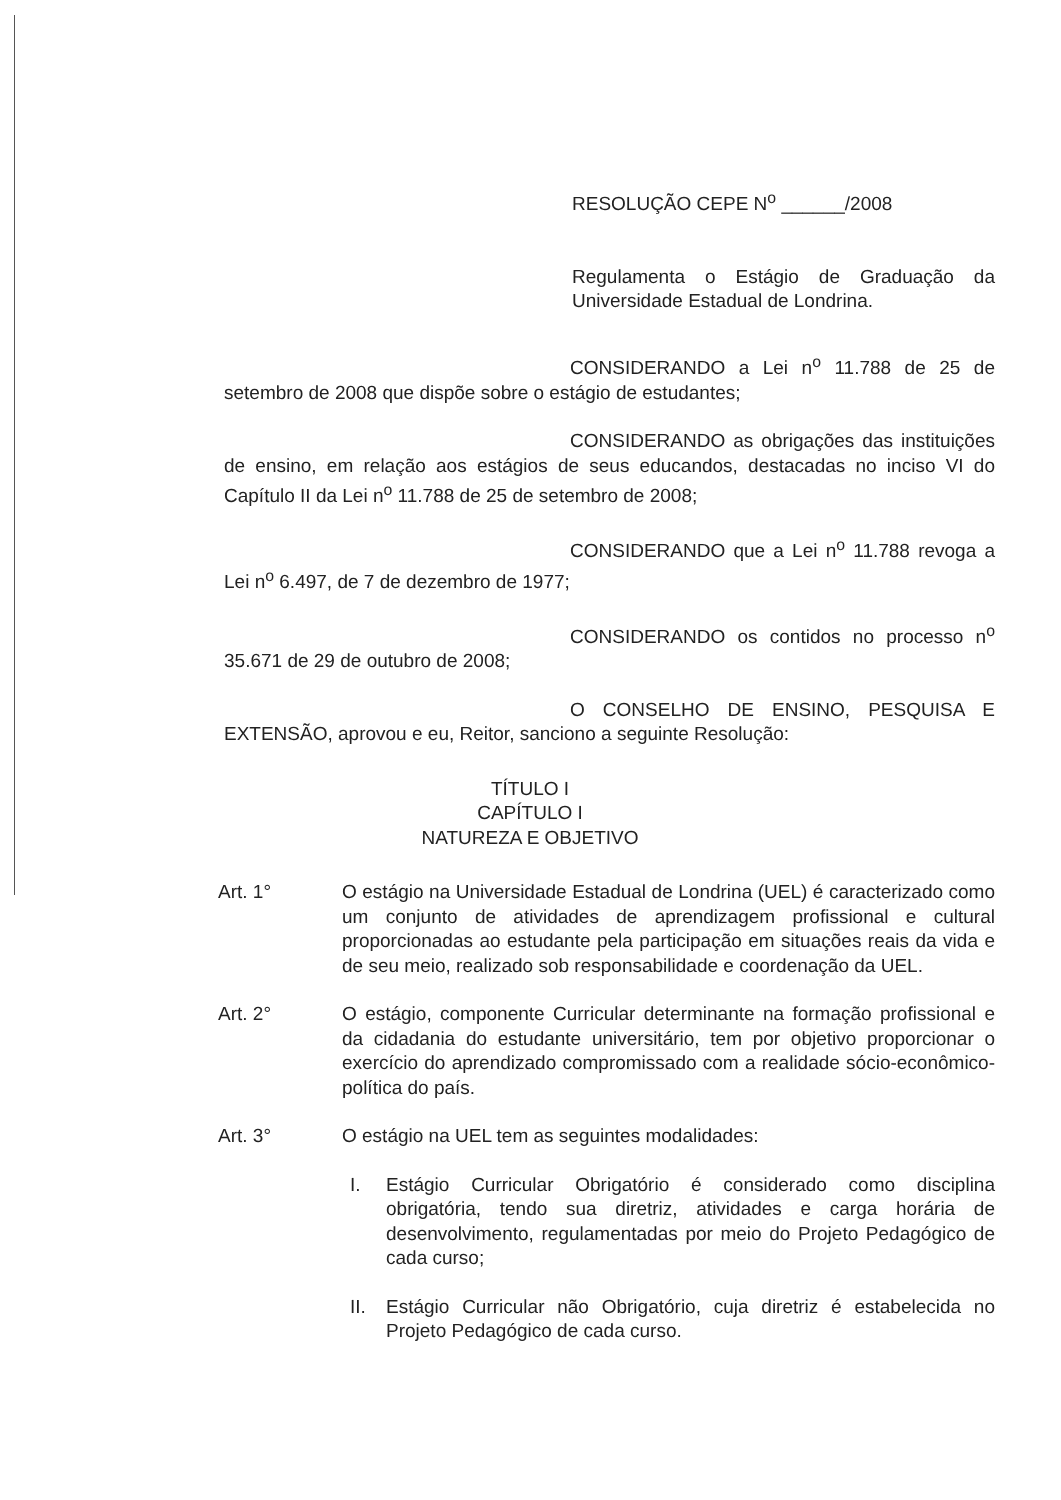RESOLUÇÃO CEPE N<sup>o</sup> ______/2008
Regulamenta o Estágio de Graduação da Universidade Estadual de Londrina.
CONSIDERANDO a Lei n<sup>o</sup> 11.788 de 25 de setembro de 2008 que dispõe sobre o estágio de estudantes;
CONSIDERANDO as obrigações das instituições de ensino, em relação aos estágios de seus educandos, destacadas no inciso VI do Capítulo II da Lei n<sup>o</sup> 11.788 de 25 de setembro de 2008;
CONSIDERANDO que a Lei n<sup>o</sup> 11.788 revoga a Lei n<sup>o</sup> 6.497, de 7 de dezembro de 1977;
CONSIDERANDO os contidos no processo n<sup>o</sup> 35.671 de 29 de outubro de 2008;
O CONSELHO DE ENSINO, PESQUISA E EXTENSÃO, aprovou e eu, Reitor, sanciono a seguinte Resolução:
TÍTULO I
CAPÍTULO I
NATUREZA E OBJETIVO
Art. 1° O estágio na Universidade Estadual de Londrina (UEL) é caracterizado como um conjunto de atividades de aprendizagem profissional e cultural proporcionadas ao estudante pela participação em situações reais da vida e de seu meio, realizado sob responsabilidade e coordenação da UEL.
Art. 2° O estágio, componente Curricular determinante na formação profissional e da cidadania do estudante universitário, tem por objetivo proporcionar o exercício do aprendizado compromissado com a realidade sócio-econômico-política do país.
Art. 3° O estágio na UEL tem as seguintes modalidades:
I. Estágio Curricular Obrigatório é considerado como disciplina obrigatória, tendo sua diretriz, atividades e carga horária de desenvolvimento, regulamentadas por meio do Projeto Pedagógico de cada curso;
II. Estágio Curricular não Obrigatório, cuja diretriz é estabelecida no Projeto Pedagógico de cada curso.